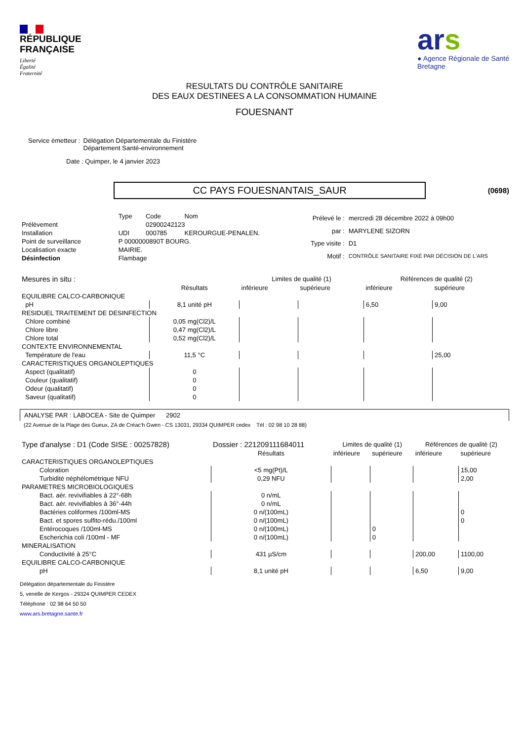RÉPUBLIQUE
FRANÇAISE
Liberté
Égalité
Fraternité
ars
● Agence Régionale de Santé
Bretagne
RESULTATS DU CONTRÔLE SANITAIRE
DES EAUX DESTINEES A LA CONSOMMATION HUMAINE
FOUESNANT
Service émetteur : Délégation Départementale du Finistère
Département Santé-environnement
Date : Quimper, le 4 janvier 2023
CC PAYS FOUESNANTAIS_SAUR
(0698)
| | Type | Code | Nom |
| Prélèvement | | 02900242123 | |
| Installation | UDI | 000785 | KEROURGUE-PENALEN. |
| Point de surveillance | P 0000000890T BOURG. | | |
| Localisation exacte | MAIRIE. | | |
| Désinfection | Flambage | | |
| Prélevé le : | mercredi 28 décembre 2022 à 09h00 |
| par : | MARYLENE SIZORN |
| Type visite : | D1 |
| Motif : | CONTRÔLE SANITAIRE FIXÉ PAR DÉCISION DE L'ARS |
| Mesures in situ : | | Limites de qualité (1) | | Références de qualité (2) | |
| | Résultats | inférieure | supérieure | inférieure | supérieure |
| EQUILIBRE CALCO-CARBONIQUE | | | | | |
| pH | 8,1 unité pH | | | 6,50 | 9,00 |
| RESIDUEL TRAITEMENT DE DESINFECTION | | | | | |
| Chlore combiné | 0,05 mg(Cl2)/L | | | | |
| Chlore libre | 0,47 mg(Cl2)/L | | | | |
| Chlore total | 0,52 mg(Cl2)/L | | | | |
| CONTEXTE ENVIRONNEMENTAL | | | | | |
| Température de l'eau | 11,5 °C | | | | 25,00 |
| CARACTERISTIQUES ORGANOLEPTIQUES | | | | | |
| Aspect (qualitatif) | 0 | | | | |
| Couleur (qualitatif) | 0 | | | | |
| Odeur (qualitatif) | 0 | | | | |
| Saveur (qualitatif) | 0 | | | | |
ANALYSE PAR : LABOCEA - Site de Quimper 2902
(22 Avenue de la Plage des Gueux, ZA de Créac'h Gwen - CS 13031, 29334 QUIMPER cedex Tél : 02 98 10 28 88)
| Type d'analyse : D1 (Code SISE : 00257828) | Dossier : 221209111684011 | Limites de qualité (1) | | Références de qualité (2) | |
| | Résultats | inférieure | supérieure | inférieure | supérieure |
| CARACTERISTIQUES ORGANOLEPTIQUES | | | | | |
| Coloration | <5 mg(Pt)/L | | | | 15,00 |
| Turbidité néphélométrique NFU | 0,29 NFU | | | | 2,00 |
| PARAMETRES MICROBIOLOGIQUES | | | | | |
| Bact. aér. revivifiables à 22°-68h | 0 n/mL | | | | |
| Bact. aér. revivifiables à 36°-44h | 0 n/mL | | | | |
| Bactéries coliformes /100ml-MS | 0 n/(100mL) | | | | 0 |
| Bact. et spores sulfito-rédu./100ml | 0 n/(100mL) | | | | 0 |
| Entérocoques /100ml-MS | 0 n/(100mL) | | 0 | | |
| Escherichia coli /100ml - MF | 0 n/(100mL) | | 0 | | |
| MINERALISATION | | | | | |
| Conductivité à 25°C | 431 µS/cm | | | 200,00 | 1100,00 |
| EQUILIBRE CALCO-CARBONIQUE | | | | | |
| pH | 8,1 unité pH | | | 6,50 | 9,00 |
Délégation départementale du Finistère
5, venelle de Kergos - 29324 QUIMPER CEDEX
Téléphone : 02 98 64 50 50
www.ars.bretagne.sante.fr